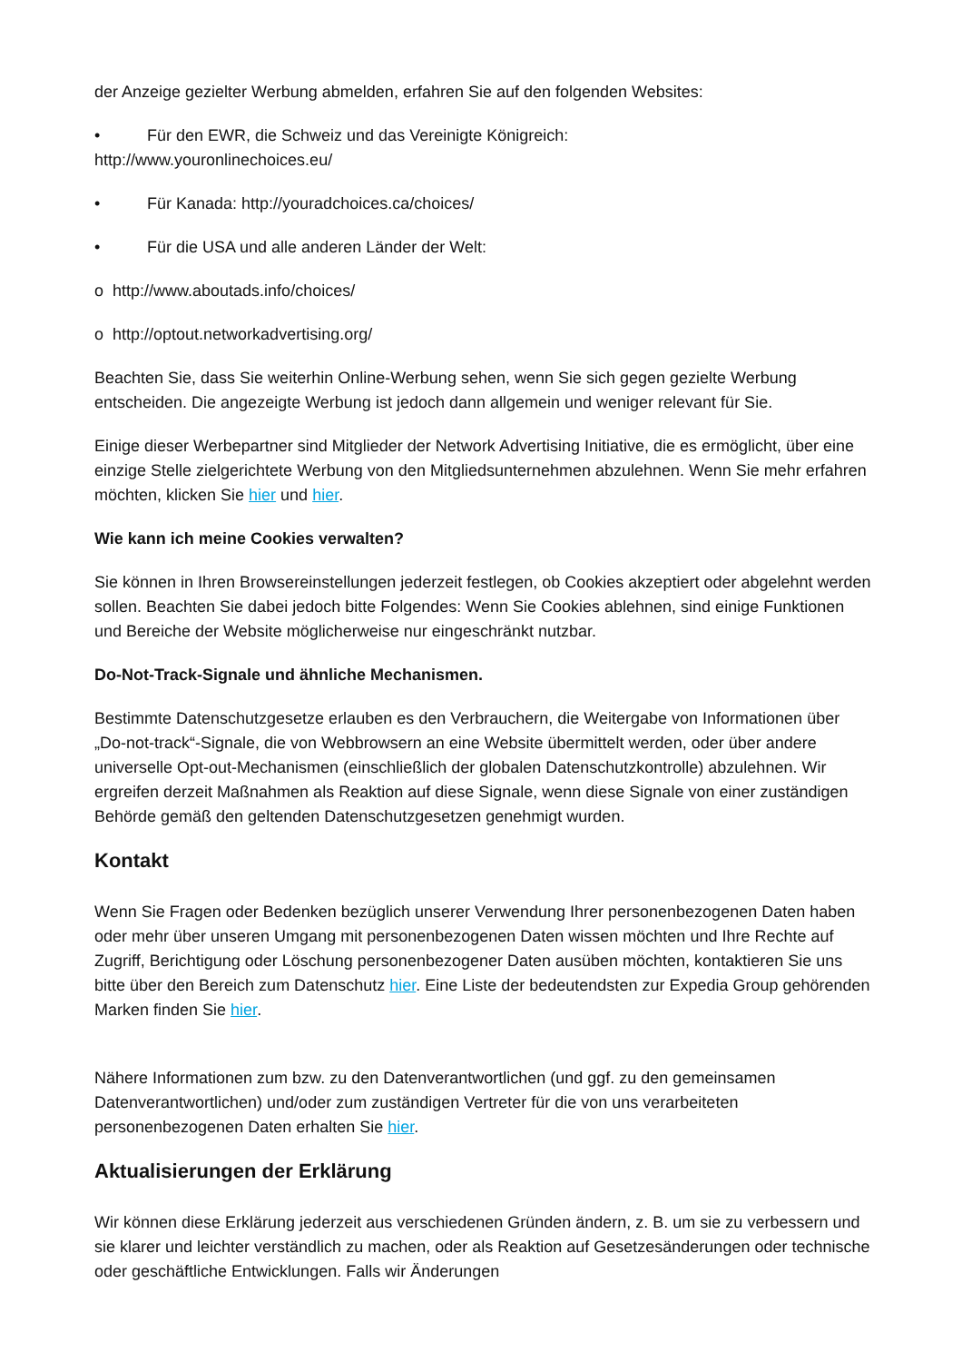der Anzeige gezielter Werbung abmelden, erfahren Sie auf den folgenden Websites:
• Für den EWR, die Schweiz und das Vereinigte Königreich:
http://www.youronlinechoices.eu/
• Für Kanada: http://youradchoices.ca/choices/
• Für die USA und alle anderen Länder der Welt:
o http://www.aboutads.info/choices/
o http://optout.networkadvertising.org/
Beachten Sie, dass Sie weiterhin Online-Werbung sehen, wenn Sie sich gegen gezielte Werbung entscheiden. Die angezeigte Werbung ist jedoch dann allgemein und weniger relevant für Sie.
Einige dieser Werbepartner sind Mitglieder der Network Advertising Initiative, die es ermöglicht, über eine einzige Stelle zielgerichtete Werbung von den Mitgliedsunternehmen abzulehnen. Wenn Sie mehr erfahren möchten, klicken Sie hier und hier.
Wie kann ich meine Cookies verwalten?
Sie können in Ihren Browsereinstellungen jederzeit festlegen, ob Cookies akzeptiert oder abgelehnt werden sollen. Beachten Sie dabei jedoch bitte Folgendes: Wenn Sie Cookies ablehnen, sind einige Funktionen und Bereiche der Website möglicherweise nur eingeschränkt nutzbar.
Do-Not-Track-Signale und ähnliche Mechanismen.
Bestimmte Datenschutzgesetze erlauben es den Verbrauchern, die Weitergabe von Informationen über „Do-not-track“-Signale, die von Webbrowsern an eine Website übermittelt werden, oder über andere universelle Opt-out-Mechanismen (einschließlich der globalen Datenschutzkontrolle) abzulehnen. Wir ergreifen derzeit Maßnahmen als Reaktion auf diese Signale, wenn diese Signale von einer zuständigen Behörde gemäß den geltenden Datenschutzgesetzen genehmigt wurden.
Kontakt
Wenn Sie Fragen oder Bedenken bezüglich unserer Verwendung Ihrer personenbezogenen Daten haben oder mehr über unseren Umgang mit personenbezogenen Daten wissen möchten und Ihre Rechte auf Zugriff, Berichtigung oder Löschung personenbezogener Daten ausüben möchten, kontaktieren Sie uns bitte über den Bereich zum Datenschutz hier. Eine Liste der bedeutendsten zur Expedia Group gehörenden Marken finden Sie hier.
Nähere Informationen zum bzw. zu den Datenverantwortlichen (und ggf. zu den gemeinsamen Datenverantwortlichen) und/oder zum zuständigen Vertreter für die von uns verarbeiteten personenbezogenen Daten erhalten Sie hier.
Aktualisierungen der Erklärung
Wir können diese Erklärung jederzeit aus verschiedenen Gründen ändern, z. B. um sie zu verbessern und sie klarer und leichter verständlich zu machen, oder als Reaktion auf Gesetzesänderungen oder technische oder geschäftliche Entwicklungen. Falls wir Änderungen